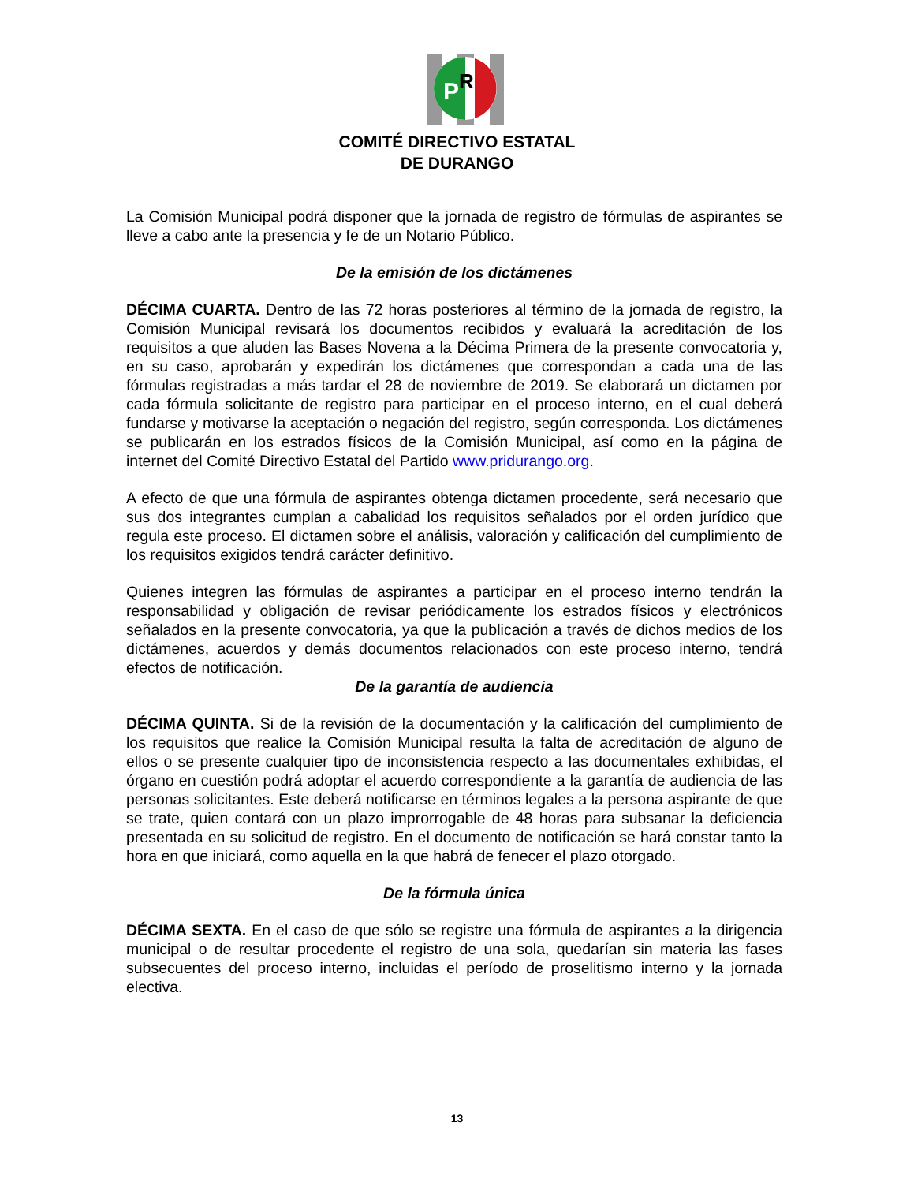P
R
COMITÉ DIRECTIVO ESTATAL
DE DURANGO
La Comisión Municipal podrá disponer que la jornada de registro de fórmulas de aspirantes se lleve a cabo ante la presencia y fe de un Notario Público.
De la emisión de los dictámenes
DÉCIMA CUARTA. Dentro de las 72 horas posteriores al término de la jornada de registro, la Comisión Municipal revisará los documentos recibidos y evaluará la acreditación de los requisitos a que aluden las Bases Novena a la Décima Primera de la presente convocatoria y, en su caso, aprobarán y expedirán los dictámenes que correspondan a cada una de las fórmulas registradas a más tardar el 28 de noviembre de 2019. Se elaborará un dictamen por cada fórmula solicitante de registro para participar en el proceso interno, en el cual deberá fundarse y motivarse la aceptación o negación del registro, según corresponda. Los dictámenes se publicarán en los estrados físicos de la Comisión Municipal, así como en la página de internet del Comité Directivo Estatal del Partido www.pridurango.org.
A efecto de que una fórmula de aspirantes obtenga dictamen procedente, será necesario que sus dos integrantes cumplan a cabalidad los requisitos señalados por el orden jurídico que regula este proceso. El dictamen sobre el análisis, valoración y calificación del cumplimiento de los requisitos exigidos tendrá carácter definitivo.
Quienes integren las fórmulas de aspirantes a participar en el proceso interno tendrán la responsabilidad y obligación de revisar periódicamente los estrados físicos y electrónicos señalados en la presente convocatoria, ya que la publicación a través de dichos medios de los dictámenes, acuerdos y demás documentos relacionados con este proceso interno, tendrá efectos de notificación.
De la garantía de audiencia
DÉCIMA QUINTA. Si de la revisión de la documentación y la calificación del cumplimiento de los requisitos que realice la Comisión Municipal resulta la falta de acreditación de alguno de ellos o se presente cualquier tipo de inconsistencia respecto a las documentales exhibidas, el órgano en cuestión podrá adoptar el acuerdo correspondiente a la garantía de audiencia de las personas solicitantes. Este deberá notificarse en términos legales a la persona aspirante de que se trate, quien contará con un plazo improrrogable de 48 horas para subsanar la deficiencia presentada en su solicitud de registro. En el documento de notificación se hará constar tanto la hora en que iniciará, como aquella en la que habrá de fenecer el plazo otorgado.
De la fórmula única
DÉCIMA SEXTA. En el caso de que sólo se registre una fórmula de aspirantes a la dirigencia municipal o de resultar procedente el registro de una sola, quedarían sin materia las fases subsecuentes del proceso interno, incluidas el período de proselitismo interno y la jornada electiva.
13